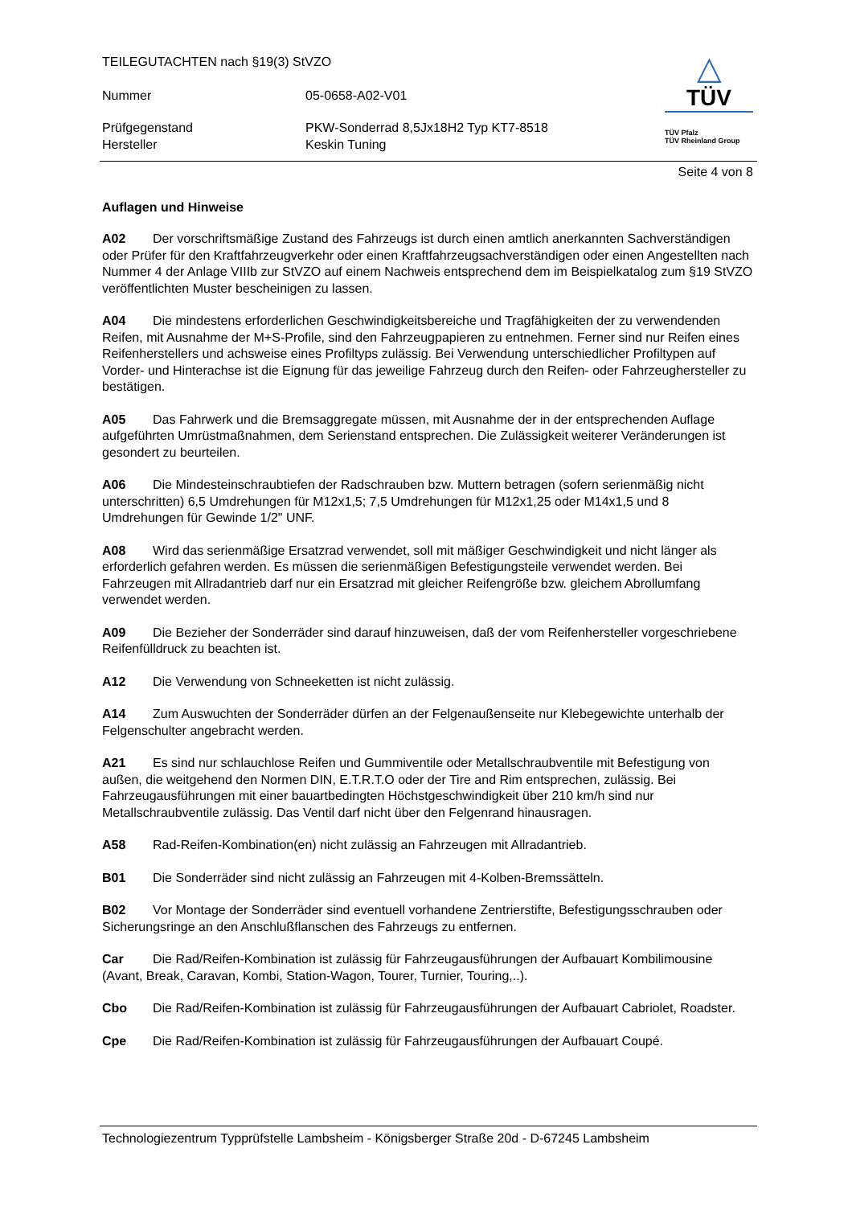TEILEGUTACHTEN nach §19(3) StVZO
Nummer 05-0658-A02-V01
Prüfgegenstand PKW-Sonderrad 8,5Jx18H2 Typ KT7-8518
Hersteller Keskin Tuning
△
TÜV
TÜV Pfalz
TÜV Rheinland Group
Seite 4 von 8
Auflagen und Hinweise
A02 Der vorschriftsmäßige Zustand des Fahrzeugs ist durch einen amtlich anerkannten Sachverständigen oder Prüfer für den Kraftfahrzeugverkehr oder einen Kraftfahrzeugsachverständigen oder einen Angestellten nach Nummer 4 der Anlage VIIIb zur StVZO auf einem Nachweis entsprechend dem im Beispielkatalog zum §19 StVZO veröffentlichten Muster bescheinigen zu lassen.
A04 Die mindestens erforderlichen Geschwindigkeitsbereiche und Tragfähigkeiten der zu verwendenden Reifen, mit Ausnahme der M+S-Profile, sind den Fahrzeugpapieren zu entnehmen. Ferner sind nur Reifen eines Reifenherstellers und achsweise eines Profiltyps zulässig. Bei Verwendung unterschiedlicher Profiltypen auf Vorder- und Hinterachse ist die Eignung für das jeweilige Fahrzeug durch den Reifen- oder Fahrzeughersteller zu bestätigen.
A05 Das Fahrwerk und die Bremsaggregate müssen, mit Ausnahme der in der entsprechenden Auflage aufgeführten Umrüstmaßnahmen, dem Serienstand entsprechen. Die Zulässigkeit weiterer Veränderungen ist gesondert zu beurteilen.
A06 Die Mindesteinschraubtiefen der Radschrauben bzw. Muttern betragen (sofern serienmäßig nicht unterschritten) 6,5 Umdrehungen für M12x1,5; 7,5 Umdrehungen für M12x1,25 oder M14x1,5 und 8 Umdrehungen für Gewinde 1/2" UNF.
A08 Wird das serienmäßige Ersatzrad verwendet, soll mit mäßiger Geschwindigkeit und nicht länger als erforderlich gefahren werden. Es müssen die serienmäßigen Befestigungsteile verwendet werden. Bei Fahrzeugen mit Allradantrieb darf nur ein Ersatzrad mit gleicher Reifengröße bzw. gleichem Abrollumfang verwendet werden.
A09 Die Bezieher der Sonderräder sind darauf hinzuweisen, daß der vom Reifenhersteller vorgeschriebene Reifenfülldruck zu beachten ist.
A12 Die Verwendung von Schneeketten ist nicht zulässig.
A14 Zum Auswuchten der Sonderräder dürfen an der Felgenaußenseite nur Klebegewichte unterhalb der Felgenschulter angebracht werden.
A21 Es sind nur schlauchlose Reifen und Gummiventile oder Metallschraubventile mit Befestigung von außen, die weitgehend den Normen DIN, E.T.R.T.O oder der Tire and Rim entsprechen, zulässig. Bei Fahrzeugausführungen mit einer bauartbedingten Höchstgeschwindigkeit über 210 km/h sind nur Metallschraubventile zulässig. Das Ventil darf nicht über den Felgenrand hinausragen.
A58 Rad-Reifen-Kombination(en) nicht zulässig an Fahrzeugen mit Allradantrieb.
B01 Die Sonderräder sind nicht zulässig an Fahrzeugen mit 4-Kolben-Bremssätteln.
B02 Vor Montage der Sonderräder sind eventuell vorhandene Zentrierstifte, Befestigungsschrauben oder Sicherungsringe an den Anschlußflanschen des Fahrzeugs zu entfernen.
Car Die Rad/Reifen-Kombination ist zulässig für Fahrzeugausführungen der Aufbauart Kombilimousine (Avant, Break, Caravan, Kombi, Station-Wagon, Tourer, Turnier, Touring,..).
Cbo Die Rad/Reifen-Kombination ist zulässig für Fahrzeugausführungen der Aufbauart Cabriolet, Roadster.
Cpe Die Rad/Reifen-Kombination ist zulässig für Fahrzeugausführungen der Aufbauart Coupé.
Technologiezentrum Typprüfstelle Lambsheim - Königsberger Straße 20d - D-67245 Lambsheim